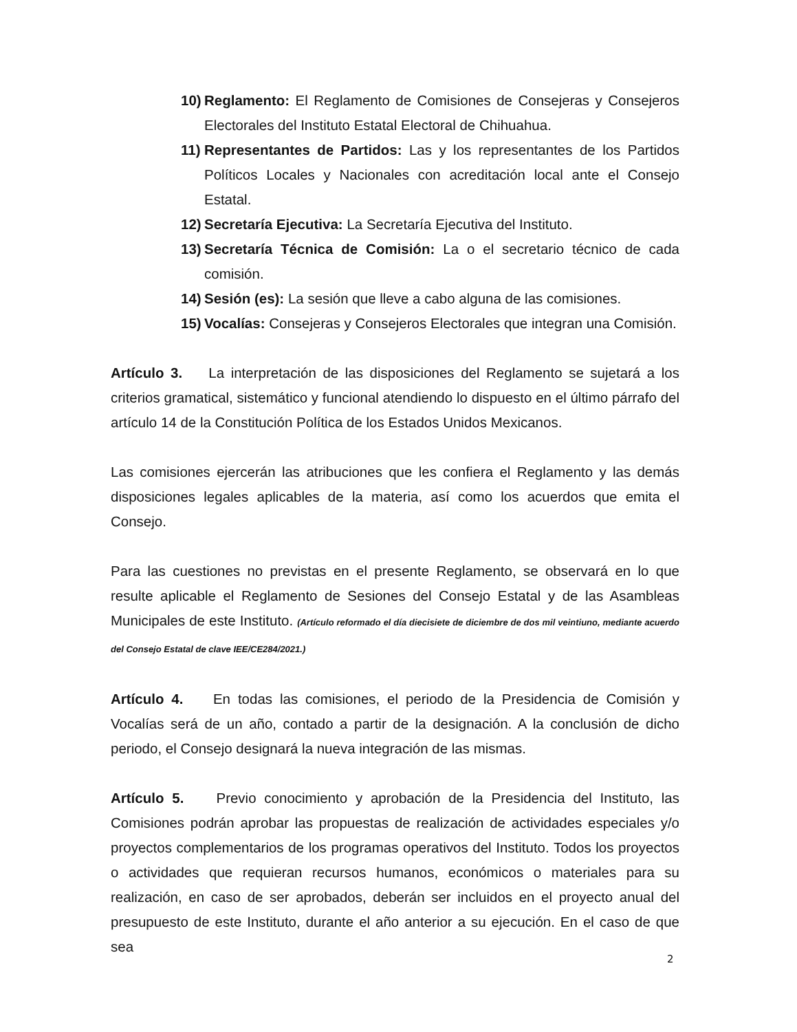10)
Reglamento: El Reglamento de Comisiones de Consejeras y Consejeros Electorales del Instituto Estatal Electoral de Chihuahua.
11)
Representantes de Partidos: Las y los representantes de los Partidos Políticos Locales y Nacionales con acreditación local ante el Consejo Estatal.
12)
Secretaría Ejecutiva: La Secretaría Ejecutiva del Instituto.
13)
Secretaría Técnica de Comisión: La o el secretario técnico de cada comisión.
14)
Sesión (es): La sesión que lleve a cabo alguna de las comisiones.
15)
Vocalías: Consejeras y Consejeros Electorales que integran una Comisión.
Artículo 3. La interpretación de las disposiciones del Reglamento se sujetará a los criterios gramatical, sistemático y funcional atendiendo lo dispuesto en el último párrafo del artículo 14 de la Constitución Política de los Estados Unidos Mexicanos.
Las comisiones ejercerán las atribuciones que les confiera el Reglamento y las demás disposiciones legales aplicables de la materia, así como los acuerdos que emita el Consejo.
Para las cuestiones no previstas en el presente Reglamento, se observará en lo que resulte aplicable el Reglamento de Sesiones del Consejo Estatal y de las Asambleas Municipales de este Instituto. (Artículo reformado el día diecisiete de diciembre de dos mil veintiuno, mediante acuerdo del Consejo Estatal de clave IEE/CE284/2021.)
Artículo 4. En todas las comisiones, el periodo de la Presidencia de Comisión y Vocalías será de un año, contado a partir de la designación. A la conclusión de dicho periodo, el Consejo designará la nueva integración de las mismas.
Artículo 5. Previo conocimiento y aprobación de la Presidencia del Instituto, las Comisiones podrán aprobar las propuestas de realización de actividades especiales y/o proyectos complementarios de los programas operativos del Instituto. Todos los proyectos o actividades que requieran recursos humanos, económicos o materiales para su realización, en caso de ser aprobados, deberán ser incluidos en el proyecto anual del presupuesto de este Instituto, durante el año anterior a su ejecución. En el caso de que sea
2